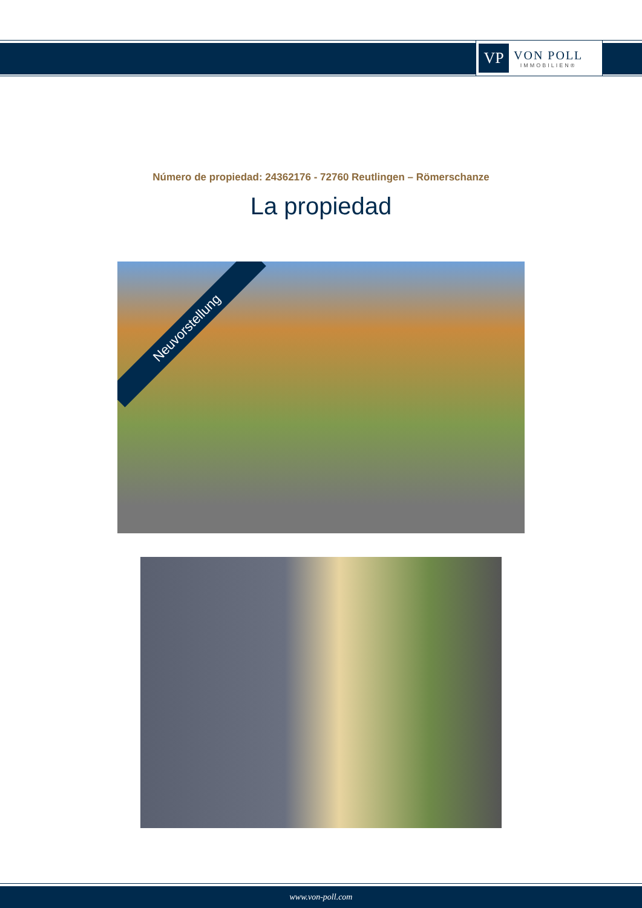VP
VON POLL
IMMOBILIEN®
Número de propiedad: 24362176 - 72760 Reutlingen – Römerschanze
La propiedad
Neuvorstellung
www.von-poll.com